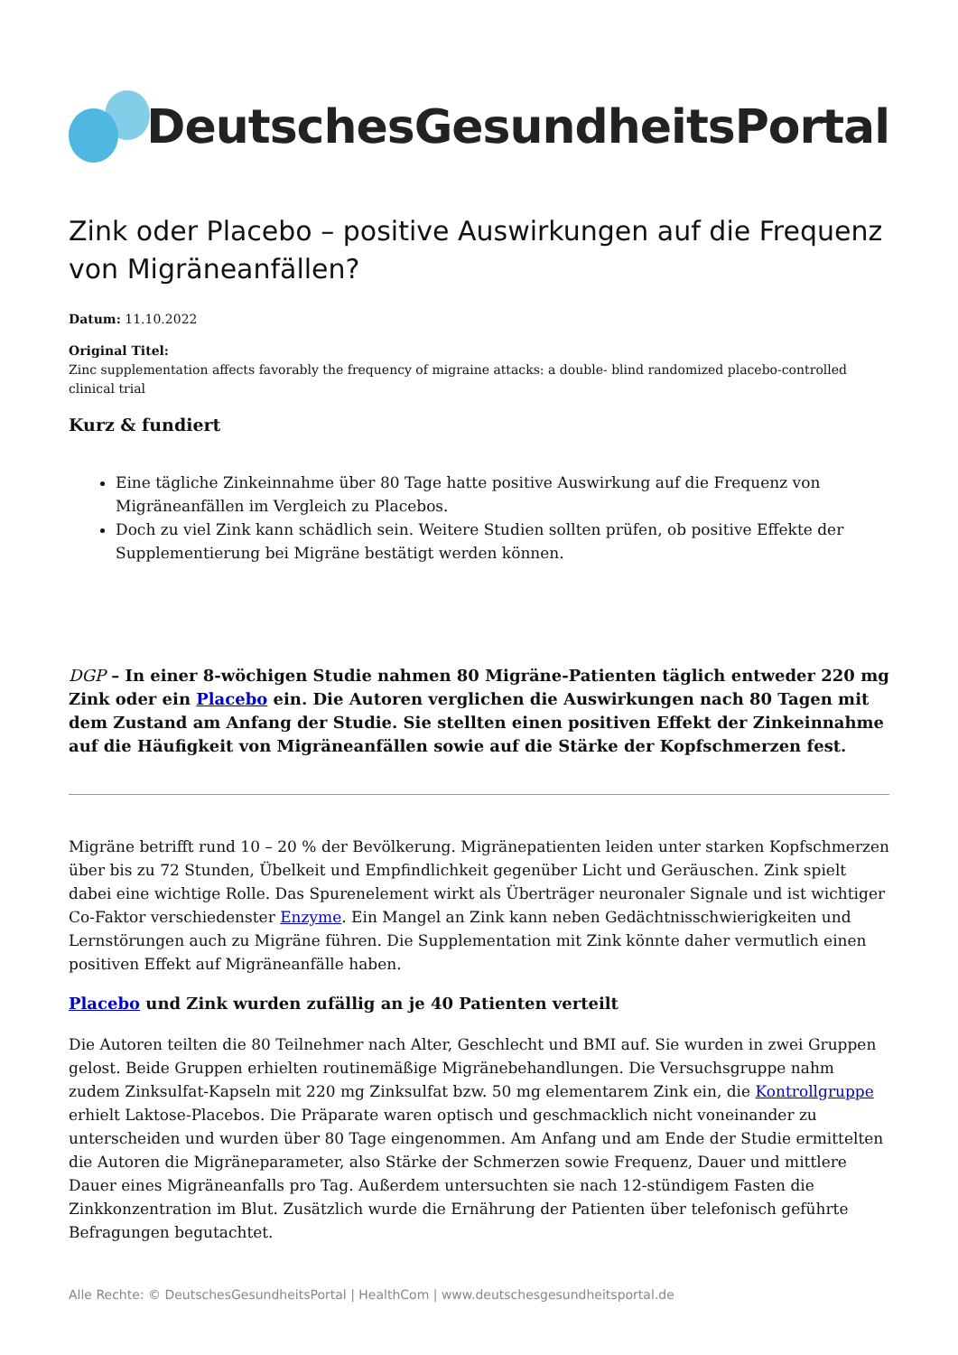DeutschesGesundheitsPortal
Zink oder Placebo – positive Auswirkungen auf die Frequenz von Migräneanfällen?
Datum: 11.10.2022
Original Titel:
Zinc supplementation affects favorably the frequency of migraine attacks: a double- blind randomized placebo-controlled clinical trial
Kurz & fundiert
Eine tägliche Zinkeinnahme über 80 Tage hatte positive Auswirkung auf die Frequenz von Migräneanfällen im Vergleich zu Placebos.
Doch zu viel Zink kann schädlich sein. Weitere Studien sollten prüfen, ob positive Effekte der Supplementierung bei Migräne bestätigt werden können.
DGP – In einer 8-wöchigen Studie nahmen 80 Migräne-Patienten täglich entweder 220 mg Zink oder ein Placebo ein. Die Autoren verglichen die Auswirkungen nach 80 Tagen mit dem Zustand am Anfang der Studie. Sie stellten einen positiven Effekt der Zinkeinnahme auf die Häufigkeit von Migräneanfällen sowie auf die Stärke der Kopfschmerzen fest.
Migräne betrifft rund 10 – 20 % der Bevölkerung. Migränepatienten leiden unter starken Kopfschmerzen über bis zu 72 Stunden, Übelkeit und Empfindlichkeit gegenüber Licht und Geräuschen. Zink spielt dabei eine wichtige Rolle. Das Spurenelement wirkt als Überträger neuronaler Signale und ist wichtiger Co-Faktor verschiedenster Enzyme. Ein Mangel an Zink kann neben Gedächtnisschwierigkeiten und Lernstörungen auch zu Migräne führen. Die Supplementation mit Zink könnte daher vermutlich einen positiven Effekt auf Migräneanfälle haben.
Placebo und Zink wurden zufällig an je 40 Patienten verteilt
Die Autoren teilten die 80 Teilnehmer nach Alter, Geschlecht und BMI auf. Sie wurden in zwei Gruppen gelost. Beide Gruppen erhielten routinemäßige Migränebehandlungen. Die Versuchsgruppe nahm zudem Zinksulfat-Kapseln mit 220 mg Zinksulfat bzw. 50 mg elementarem Zink ein, die Kontrollgruppe erhielt Laktose-Placebos. Die Präparate waren optisch und geschmacklich nicht voneinander zu unterscheiden und wurden über 80 Tage eingenommen. Am Anfang und am Ende der Studie ermittelten die Autoren die Migräneparameter, also Stärke der Schmerzen sowie Frequenz, Dauer und mittlere Dauer eines Migräneanfalls pro Tag. Außerdem untersuchten sie nach 12-stündigem Fasten die Zinkkonzentration im Blut. Zusätzlich wurde die Ernährung der Patienten über telefonisch geführte Befragungen begutachtet.
Alle Rechte: © DeutschesGesundheitsPortal | HealthCom | www.deutschesgesundheitsportal.de